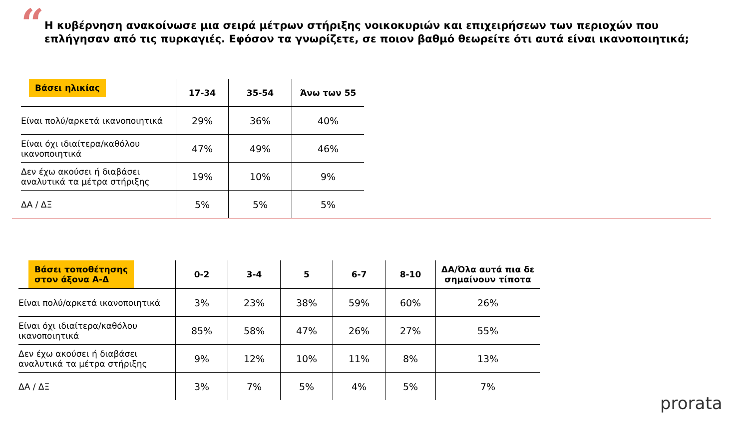“
Η κυβέρνηση ανακοίνωσε μια σειρά μέτρων στήριξης νοικοκυριών και επιχειρήσεων των περιοχών που επλήγησαν από τις πυρκαγιές. Εφόσον τα γνωρίζετε, σε ποιον βαθμό θεωρείτε ότι αυτά είναι ικανοποιητικά;
| Βάσει ηλικίας | 17-34 | 35-54 | Άνω των 55 |
| --- | --- | --- | --- |
| Είναι πολύ/αρκετά ικανοποιητικά | 29% | 36% | 40% |
| Είναι όχι ιδιαίτερα/καθόλου ικανοποιητικά | 47% | 49% | 46% |
| Δεν έχω ακούσει ή διαβάσει αναλυτικά τα μέτρα στήριξης | 19% | 10% | 9% |
| ΔΑ / ΔΞ | 5% | 5% | 5% |
| Βάσει τοποθέτησης στον άξονα Α-Δ | 0-2 | 3-4 | 5 | 6-7 | 8-10 | ΔΑ/Όλα αυτά πια δε σημαίνουν τίποτα |
| --- | --- | --- | --- | --- | --- | --- |
| Είναι πολύ/αρκετά ικανοποιητικά | 3% | 23% | 38% | 59% | 60% | 26% |
| Είναι όχι ιδιαίτερα/καθόλου ικανοποιητικά | 85% | 58% | 47% | 26% | 27% | 55% |
| Δεν έχω ακούσει ή διαβάσει αναλυτικά τα μέτρα στήριξης | 9% | 12% | 10% | 11% | 8% | 13% |
| ΔΑ / ΔΞ | 3% | 7% | 5% | 4% | 5% | 7% |
prorata